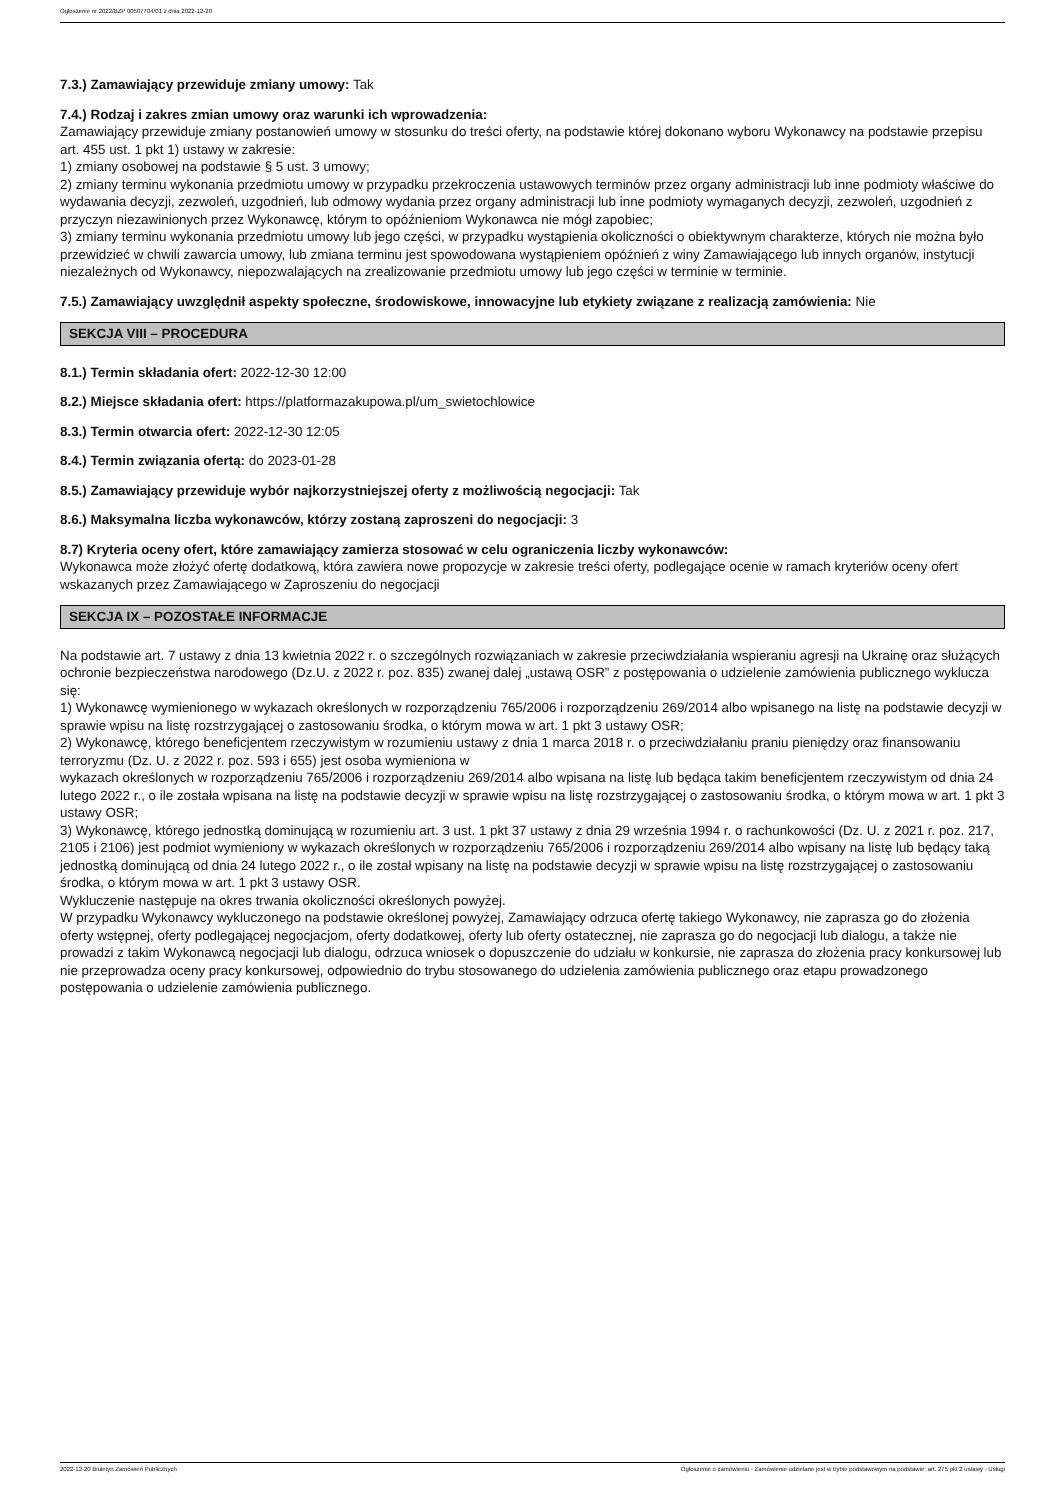Ogłoszenie nr 2022/BZP 00507704/01 z dnia 2022-12-20
7.3.) Zamawiający przewiduje zmiany umowy: Tak
7.4.) Rodzaj i zakres zmian umowy oraz warunki ich wprowadzenia:
Zamawiający przewiduje zmiany postanowień umowy w stosunku do treści oferty, na podstawie której dokonano wyboru Wykonawcy na podstawie przepisu art. 455 ust. 1 pkt 1) ustawy w zakresie:
1) zmiany osobowej na podstawie § 5 ust. 3 umowy;
2) zmiany terminu wykonania przedmiotu umowy w przypadku przekroczenia ustawowych terminów przez organy administracji lub inne podmioty właściwe do wydawania decyzji, zezwoleń, uzgodnień, lub odmowy wydania przez organy administracji lub inne podmioty wymaganych decyzji, zezwoleń, uzgodnień z przyczyn niezawinionych przez Wykonawcę, którym to opóźnieniom Wykonawca nie mógł zapobiec;
3) zmiany terminu wykonania przedmiotu umowy lub jego części, w przypadku wystąpienia okoliczności o obiektywnym charakterze, których nie można było przewidzieć w chwili zawarcia umowy, lub zmiana terminu jest spowodowana wystąpieniem opóźnień z winy Zamawiającego lub innych organów, instytucji niezależnych od Wykonawcy, niepozwalających na zrealizowanie przedmiotu umowy lub jego części w terminie w terminie.
7.5.) Zamawiający uwzględnił aspekty społeczne, środowiskowe, innowacyjne lub etykiety związane z realizacją zamówienia: Nie
SEKCJA VIII – PROCEDURA
8.1.) Termin składania ofert: 2022-12-30 12:00
8.2.) Miejsce składania ofert: https://platformazakupowa.pl/um_swietochlowice
8.3.) Termin otwarcia ofert: 2022-12-30 12:05
8.4.) Termin związania ofertą: do 2023-01-28
8.5.) Zamawiający przewiduje wybór najkorzystniejszej oferty z możliwością negocjacji: Tak
8.6.) Maksymalna liczba wykonawców, którzy zostaną zaproszeni do negocjacji: 3
8.7) Kryteria oceny ofert, które zamawiający zamierza stosować w celu ograniczenia liczby wykonawców:
Wykonawca może złożyć ofertę dodatkową, która zawiera nowe propozycje w zakresie treści oferty, podlegające ocenie w ramach kryteriów oceny ofert wskazanych przez Zamawiającego w Zaproszeniu do negocjacji
SEKCJA IX – POZOSTAŁE INFORMACJE
Na podstawie art. 7 ustawy z dnia 13 kwietnia 2022 r. o szczególnych rozwiązaniach w zakresie przeciwdziałania wspieraniu agresji na Ukrainę oraz służących ochronie bezpieczeństwa narodowego (Dz.U. z 2022 r. poz. 835) zwanej dalej „ustawą OSR” z postępowania o udzielenie zamówienia publicznego wyklucza się:
1) Wykonawcę wymienionego w wykazach określonych w rozporządzeniu 765/2006 i rozporządzeniu 269/2014 albo wpisanego na listę na podstawie decyzji w sprawie wpisu na listę rozstrzygającej o zastosowaniu środka, o którym mowa w art. 1 pkt 3 ustawy OSR;
2) Wykonawcę, którego beneficjentem rzeczywistym w rozumieniu ustawy z dnia 1 marca 2018 r. o przeciwdziałaniu praniu pieniędzy oraz finansowaniu terroryzmu (Dz. U. z 2022 r. poz. 593 i 655) jest osoba wymieniona w
wykazach określonych w rozporządzeniu 765/2006 i rozporządzeniu 269/2014 albo wpisana na listę lub będąca takim beneficjentem rzeczywistym od dnia 24 lutego 2022 r., o ile została wpisana na listę na podstawie decyzji w sprawie wpisu na listę rozstrzygającej o zastosowaniu środka, o którym mowa w art. 1 pkt 3 ustawy OSR;
3) Wykonawcę, którego jednostką dominującą w rozumieniu art. 3 ust. 1 pkt 37 ustawy z dnia 29 września 1994 r. o rachunkowości (Dz. U. z 2021 r. poz. 217, 2105 i 2106) jest podmiot wymieniony w wykazach określonych w rozporządzeniu 765/2006 i rozporządzeniu 269/2014 albo wpisany na listę lub będący taką jednostką dominującą od dnia 24 lutego 2022 r., o ile został wpisany na listę na podstawie decyzji w sprawie wpisu na listę rozstrzygającej o zastosowaniu środka, o którym mowa w art. 1 pkt 3 ustawy OSR.
Wykluczenie następuje na okres trwania okoliczności określonych powyżej.
W przypadku Wykonawcy wykluczonego na podstawie określonej powyżej, Zamawiający odrzuca ofertę takiego Wykonawcy, nie zaprasza go do złożenia oferty wstępnej, oferty podlegającej negocjacjom, oferty dodatkowej, oferty lub oferty ostatecznej, nie zaprasza go do negocjacji lub dialogu, a także nie prowadzi z takim Wykonawcą negocjacji lub dialogu, odrzuca wniosek o dopuszczenie do udziału w konkursie, nie zaprasza do złożenia pracy konkursowej lub nie przeprowadza oceny pracy konkursowej, odpowiednio do trybu stosowanego do udzielenia zamówienia publicznego oraz etapu prowadzonego postępowania o udzielenie zamówienia publicznego.
2022-12-20 Biuletyn Zamówień Publicznych Ogłoszenie o zamówieniu - Zamówienie udzielane jest w trybie podstawowym na podstawie: art. 275 pkt 2 ustawy - Usługi